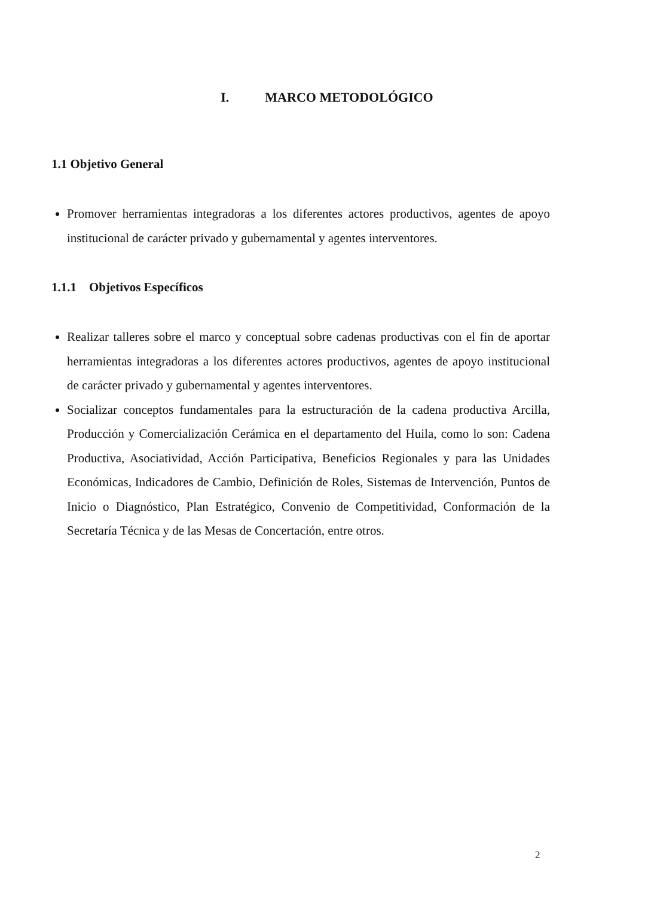I. MARCO METODOLÓGICO
1.1 Objetivo General
Promover herramientas integradoras a los diferentes actores productivos, agentes de apoyo institucional de carácter privado y gubernamental y agentes interventores.
1.1.1 Objetivos Específicos
Realizar talleres sobre el marco y conceptual sobre cadenas productivas con el fin de aportar herramientas integradoras a los diferentes actores productivos, agentes de apoyo institucional de carácter privado y gubernamental y agentes interventores.
Socializar conceptos fundamentales para la estructuración de la cadena productiva Arcilla, Producción y Comercialización Cerámica en el departamento del Huila, como lo son: Cadena Productiva, Asociatividad, Acción Participativa, Beneficios Regionales y para las Unidades Económicas, Indicadores de Cambio, Definición de Roles, Sistemas de Intervención, Puntos de Inicio o Diagnóstico, Plan Estratégico, Convenio de Competitividad, Conformación de la Secretaría Técnica y de las Mesas de Concertación, entre otros.
2